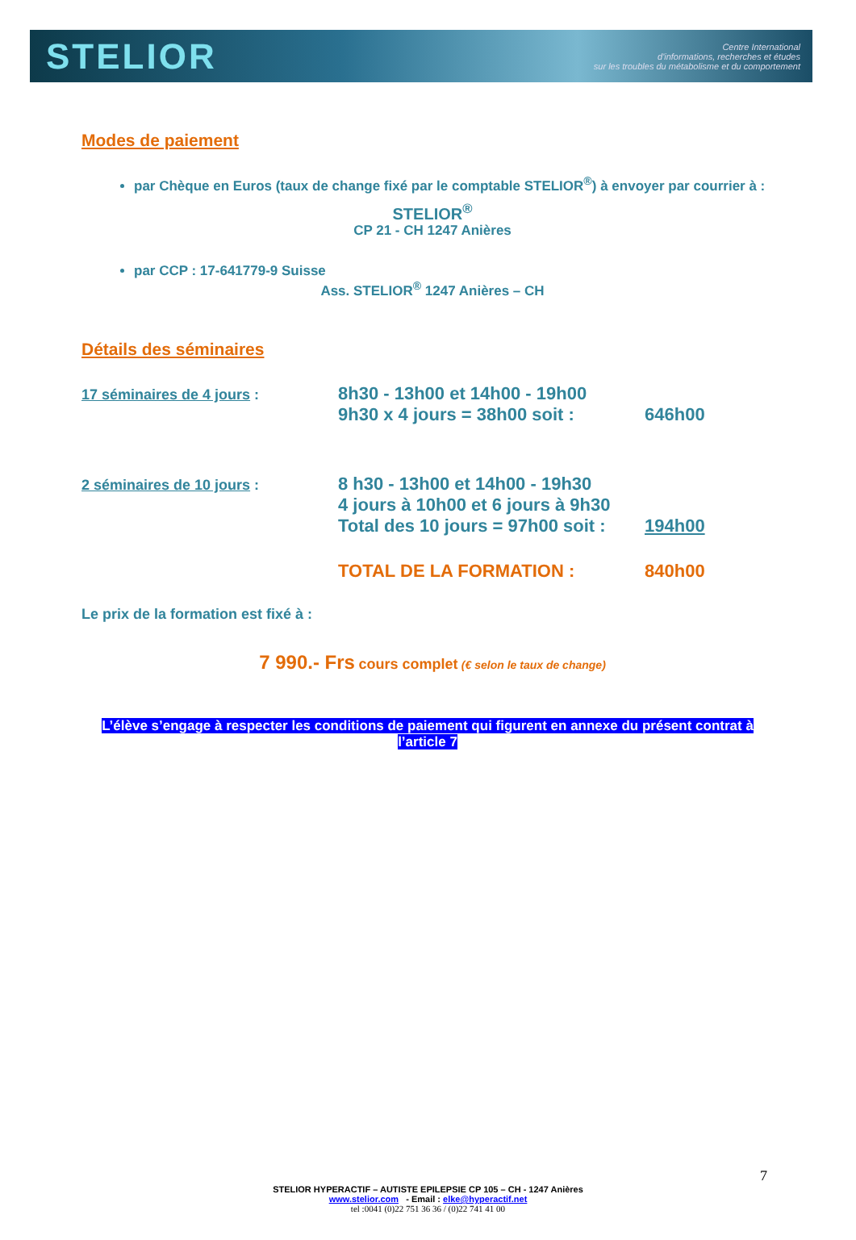STELIOR
Centre International
d'informations, recherches et études
sur les troubles du métabolisme et du comportement
Modes de paiement
par Chèque en Euros (taux de change fixé par le comptable STELIOR<sup>®</sup>) à envoyer par courrier à :
STELIOR<sup>®</sup>
CP 21 - CH 1247 Anières
par CCP : 17-641779-9 Suisse
Ass. STELIOR<sup>®</sup> 1247 Anières – CH
Détails des séminaires
17 séminaires de 4 jours :
8h30 - 13h00 et 14h00 - 19h00
9h30 x 4 jours = 38h00 soit :
646h00
2 séminaires de 10 jours :
8 h30 - 13h00 et 14h00 - 19h30
4 jours à 10h00 et 6 jours à 9h30
Total des 10 jours = 97h00 soit :
194h00
TOTAL DE LA FORMATION : 840h00
Le prix de la formation est fixé à :
7 990.- Frs cours complet (€ selon le taux de change)
L’élève s’engage à respecter les conditions de paiement qui figurent en annexe du présent contrat à l’article 7
7
STELIOR HYPERACTIF – AUTISTE EPILEPSIE CP 105 – CH - 1247 Anières
www.stelior.com - Email : elke@hyperactif.net
tel :0041 (0)22 751 36 36 / (0)22 741 41 00